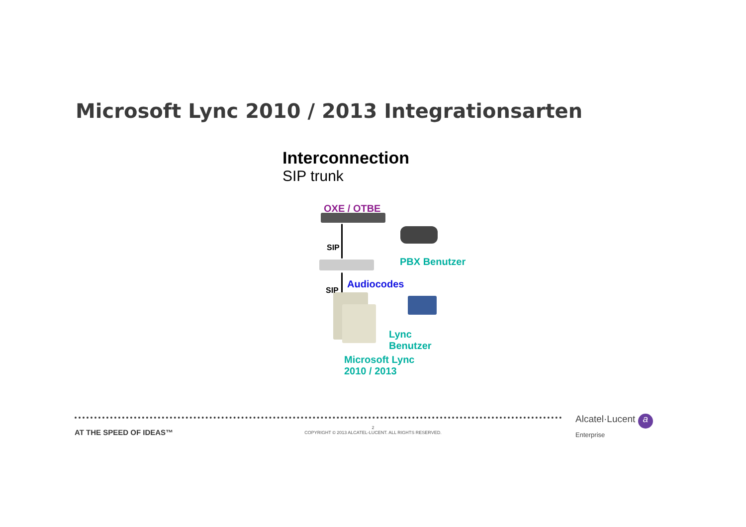Microsoft Lync 2010 / 2013 Integrationsarten
Interconnection
SIP trunk
OXE / OTBE
SIP
PBX Benutzer
Audiocodes
SIP
Lync
Benutzer
Microsoft Lync
2010 / 2013
AT THE SPEED OF IDEAS™
2
COPYRIGHT © 2013 ALCATEL-LUCENT. ALL RIGHTS RESERVED.
Alcatel·Lucent a
Enterprise